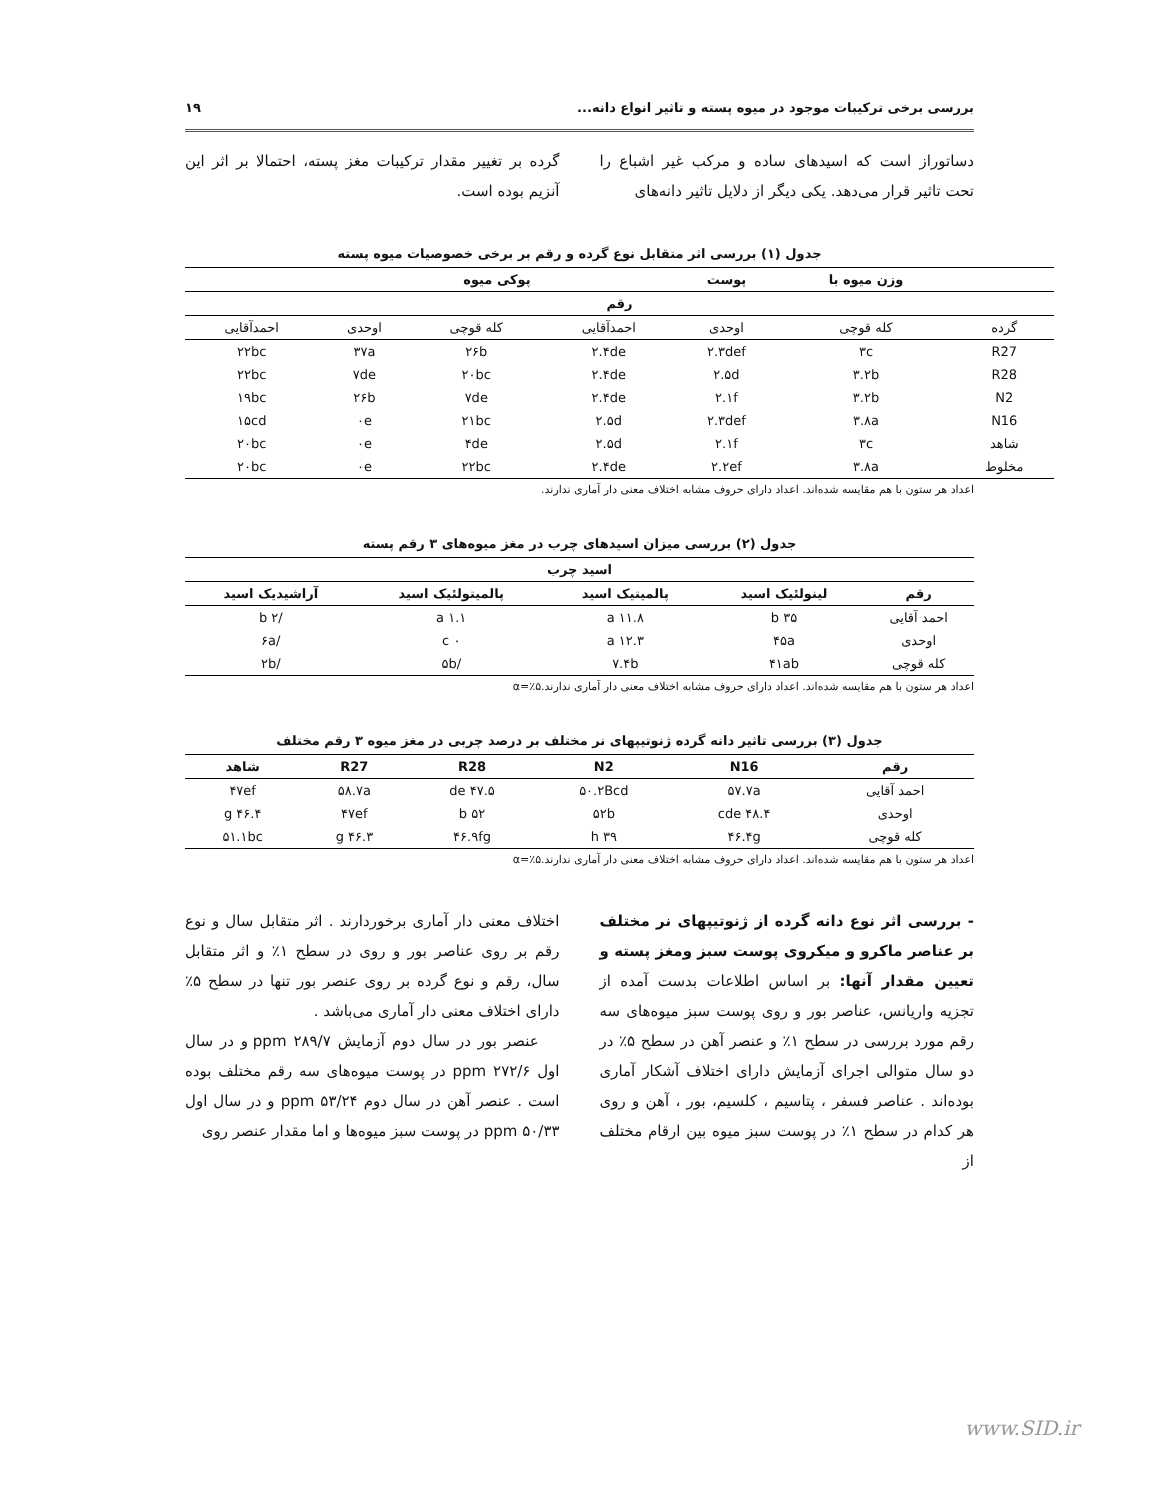بررسی برخی ترکیبات موجود در میوه پسته و تاثیر انواع دانه... ۱۹
دساتوراز است که اسیدهای ساده و مرکب غیر اشباع را تحت تاثیر قرار می‌دهد. یکی دیگر از دلایل تاثیر دانه‌های
گرده بر تغییر مقدار ترکیبات مغز پسته، احتمالا بر اثر این آنزیم بوده است.
جدول (۱) بررسی اثر متقابل نوع گرده و رقم بر برخی خصوصیات میوه پسته
| | وزن میوه با | پوست | پوکی میوه | | | |
| --- | --- | --- | --- | --- | --- | --- |
| رقم | | | | | | |
| گرده | کله قوچی | اوحدی | احمدآقایی | کله قوچی | اوحدی | احمدآقایی |
| R27 | ۳c | ۲.۳def | ۲.۴de | ۲۶b | ۳۷a | ۲۲bc |
| R28 | ۳.۲b | ۲.۵d | ۲.۴de | ۲۰bc | ۷de | ۲۲bc |
| N2 | ۳.۲b | ۲.۱f | ۲.۴de | ۷de | ۲۶b | ۱۹bc |
| N16 | ۳.۸a | ۲.۳def | ۲.۵d | ۲۱bc | ۰e | ۱۵cd |
| شاهد | ۳c | ۲.۱f | ۲.۵d | ۴de | ۰e | ۲۰bc |
| مخلوط | ۳.۸a | ۲.۲ef | ۲.۴de | ۲۲bc | ۰e | ۲۰bc |
اعداد هر ستون با هم مقایسه شده‌اند. اعداد دارای حروف مشابه اختلاف معنی دار آماری ندارند.
جدول (۲) بررسی میزان اسیدهای چرب در مغز میوه‌های ۳ رقم پسته
| اسید چرب | | | | |
| --- | --- | --- | --- | --- |
| رقم | لینولئیک اسید | پالمیتیک اسید | پالمیتولئیک اسید | آراشیدیک اسید |
| احمد آقایی | ۳۵ b | ۱۱.۸ a | ۱.۱ a | /۲ b |
| اوحدی | ۴۵a | ۱۲.۳ a | ۰ c | /۶a |
| کله قوچی | ۴۱ab | ۷.۴b | /۵b | /۲b |
اعداد هر ستون با هم مقایسه شده‌اند. اعداد دارای حروف مشابه اختلاف معنی دار آماری ندارند.α=٪۵
جدول (۳) بررسی تاثیر دانه گرده ژنوتیپهای نر مختلف بر درصد چربی در مغز میوه ۳ رقم مختلف
| رقم | N16 | N2 | R28 | R27 | شاهد |
| --- | --- | --- | --- | --- | --- |
| احمد آقایی | ۵۷.۷a | ۵۰.۲Bcd | ۴۷.۵ de | ۵۸.۷a | ۴۷ef |
| اوحدی | ۴۸.۴ cde | ۵۲b | ۵۲ b | ۴۷ef | ۴۶.۴ g |
| کله قوچی | ۴۶.۴g | ۳۹ h | ۴۶.۹fg | ۴۶.۳ g | ۵۱.۱bc |
اعداد هر ستون با هم مقایسه شده‌اند. اعداد دارای حروف مشابه اختلاف معنی دار آماری ندارند.α=٪۵
- بررسی اثر نوع دانه گرده از ژنوتیپهای نر مختلف بر عناصر ماکرو و میکروی پوست سبز ومغز پسته و تعیین مقدار آنها: بر اساس اطلاعات بدست آمده از تجزیه واریانس، عناصر بور و روی پوست سبز میوه‌های سه رقم مورد بررسی در سطح ۱٪ و عنصر آهن در سطح ۵٪ در دو سال متوالی اجرای آزمایش دارای اختلاف آشکار آماری بوده‌اند . عناصر فسفر ، پتاسیم ، کلسیم، بور ، آهن و روی هر کدام در سطح ۱٪ در پوست سبز میوه بین ارقام مختلف از
اختلاف معنی دار آماری برخوردارند . اثر متقابل سال و نوع رقم بر روی عناصر بور و روی در سطح ۱٪ و اثر متقابل سال، رقم و نوع گرده بر روی عنصر بور تنها در سطح ۵٪ دارای اختلاف معنی دار آماری می‌باشد .
عنصر بور در سال دوم آزمایش ۲۸۹/۷ ppm و در سال اول ۲۷۲/۶ ppm در پوست میوه‌های سه رقم مختلف بوده است . عنصر آهن در سال دوم ۵۳/۲۴ ppm و در سال اول ۵۰/۳۳ ppm در پوست سبز میوه‌ها و اما مقدار عنصر روی
www.SID.ir